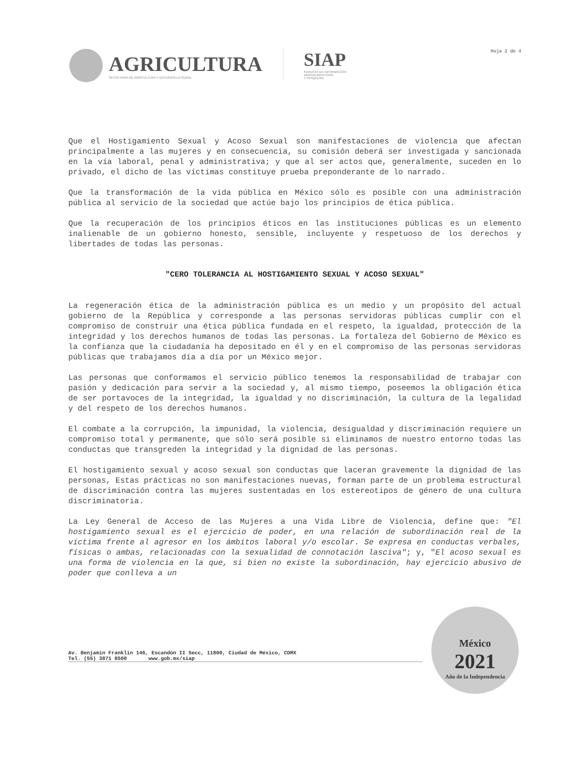AGRICULTURA
SECRETARÍA DE AGRICULTURA Y DESARROLLO RURAL
SIAP
SERVICIO DE INFORMACIÓN
AGROALIMENTARIA
Y PESQUERA
Hoja 2 de 4
Que el Hostigamiento Sexual y Acoso Sexual son manifestaciones de violencia que afectan principalmente a las mujeres y en consecuencia, su comisión deberá ser investigada y sancionada en la vía laboral, penal y administrativa; y que al ser actos que, generalmente, suceden en lo privado, el dicho de las víctimas constituye prueba preponderante de lo narrado.
Que la transformación de la vida pública en México sólo es posible con una administración pública al servicio de la sociedad que actúe bajo los principios de ética pública.
Que la recuperación de los principios éticos en las instituciones públicas es un elemento inalienable de un gobierno honesto, sensible, incluyente y respetuoso de los derechos y libertades de todas las personas.
"CERO TOLERANCIA AL HOSTIGAMIENTO SEXUAL Y ACOSO SEXUAL"
La regeneración ética de la administración pública es un medio y un propósito del actual gobierno de la República y corresponde a las personas servidoras públicas cumplir con el compromiso de construir una ética pública fundada en el respeto, la igualdad, protección de la integridad y los derechos humanos de todas las personas. La fortaleza del Gobierno de México es la confianza que la ciudadanía ha depositado en él y en el compromiso de las personas servidoras públicas que trabajamos día a día por un México mejor.
Las personas que conformamos el servicio público tenemos la responsabilidad de trabajar con pasión y dedicación para servir a la sociedad y, al mismo tiempo, poseemos la obligación ética de ser portavoces de la integridad, la igualdad y no discriminación, la cultura de la legalidad y del respeto de los derechos humanos.
El combate a la corrupción, la impunidad, la violencia, desigualdad y discriminación requiere un compromiso total y permanente, que sólo será posible si eliminamos de nuestro entorno todas las conductas que transgreden la integridad y la dignidad de las personas.
El hostigamiento sexual y acoso sexual son conductas que laceran gravemente la dignidad de las personas, Estas prácticas no son manifestaciones nuevas, forman parte de un problema estructural de discriminación contra las mujeres sustentadas en los estereotipos de género de una cultura discriminatoria.
La Ley General de Acceso de las Mujeres a una Vida Libre de Violencia, define que: "El hostigamiento sexual es el ejercicio de poder, en una relación de subordinación real de la víctima frente al agresor en los ámbitos laboral y/o escolar. Se expresa en conductas verbales, físicas o ambas, relacionadas con la sexualidad de connotación lasciva"; y, "El acoso sexual es una forma de violencia en la que, si bien no existe la subordinación, hay ejercicio abusivo de poder que conlleva a un
Av. Benjamín Franklin 146, Escandón II Secc, 11800, Ciudad de México, CDMX
Tel. (55) 3871 8500 www.gob.mx/siap
México
2021
Año de la Independencia